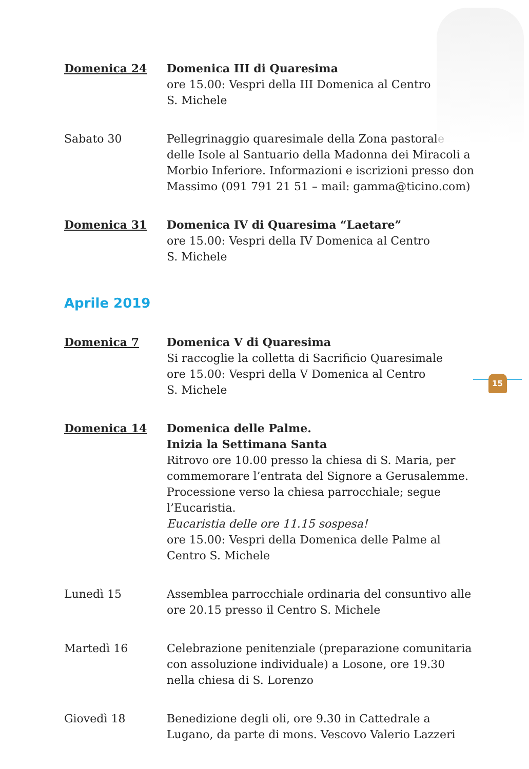Domenica 24 Domenica III di Quaresima
ore 15.00: Vespri della III Domenica al Centro
S. Michele
Sabato 30 Pellegrinaggio quaresimale della Zona pastorale delle Isole al Santuario della Madonna dei Miracoli a Morbio Inferiore. Informazioni e iscrizioni presso don Massimo (091 791 21 51 – mail: gamma@ticino.com)
Domenica 31 Domenica IV di Quaresima “Laetare”
ore 15.00: Vespri della IV Domenica al Centro
S. Michele
Aprile 2019
Domenica 7 Domenica V di Quaresima
Si raccoglie la colletta di Sacrificio Quaresimale
ore 15.00: Vespri della V Domenica al Centro
S. Michele
Domenica 14 Domenica delle Palme.
Inizia la Settimana Santa
Ritrovo ore 10.00 presso la chiesa di S. Maria, per commemorare l’entrata del Signore a Gerusalemme. Processione verso la chiesa parrocchiale; segue l’Eucaristia.
Eucaristia delle ore 11.15 sospesa!
ore 15.00: Vespri della Domenica delle Palme al Centro S. Michele
Lunedì 15 Assemblea parrocchiale ordinaria del consuntivo alle ore 20.15 presso il Centro S. Michele
Martedì 16 Celebrazione penitenziale (preparazione comunitaria con assoluzione individuale) a Losone, ore 19.30 nella chiesa di S. Lorenzo
Giovedì 18 Benedizione degli oli, ore 9.30 in Cattedrale a Lugano, da parte di mons. Vescovo Valerio Lazzeri
15